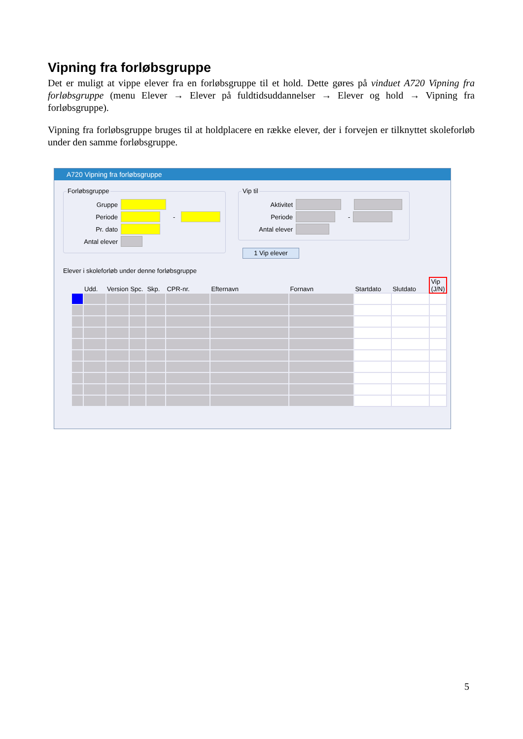Vipning fra forløbsgruppe
Det er muligt at vippe elever fra en forløbsgruppe til et hold. Dette gøres på vinduet A720 Vipning fra forløbsgruppe (menu Elever → Elever på fuldtidsuddannelser → Elever og hold → Vipning fra forløbsgruppe).
Vipning fra forløbsgruppe bruges til at holdplacere en række elever, der i forvejen er tilknyttet skoleforløb under den samme forløbsgruppe.
A720 Vipning fra forløbsgruppe
Forløbsgruppe
Gruppe
Periode -
Pr. dato
Antal elever
Vip til
Aktivitet
Periode -
Antal elever
1 Vip elever
Elever i skoleforløb under denne forløbsgruppe
| | Udd. | Version | Spc. | Skp. | CPR-nr. | Efternavn | Fornavn | Startdato | Slutdato | Vip (J/N) |
| --- | --- | --- | --- | --- | --- | --- | --- | --- | --- | --- |
5